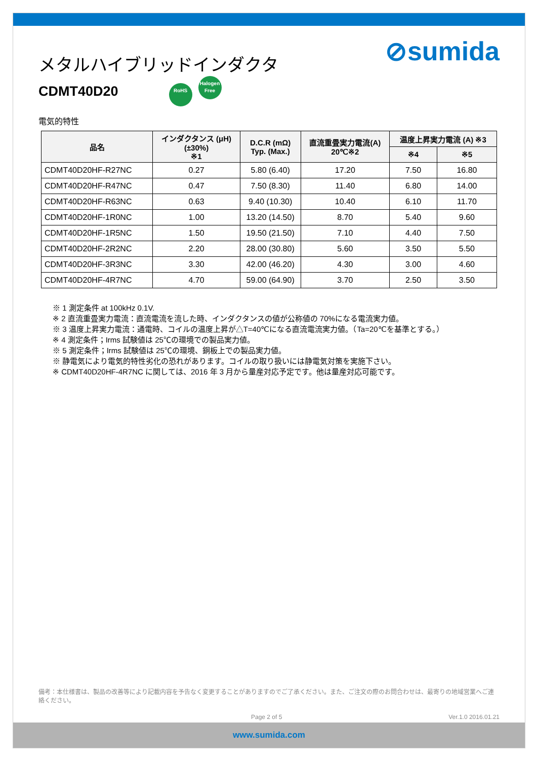メタルハイブリッドインダクタ
CDMT40D20 RoHS Halogen Free
⊘sumida
電気的特性
| 品名 | インダクタンス (μH) (±30%) ※1 | D.C.R (mΩ) Typ. (Max.) | 直流重畳実力電流(A) 20℃※2 | 温度上昇実力電流 (A) ※3 | |
| --- | --- | --- | --- | --- | --- |
| | | | | ※4 | ※5 |
| CDMT40D20HF-R27NC | 0.27 | 5.80 (6.40) | 17.20 | 7.50 | 16.80 |
| CDMT40D20HF-R47NC | 0.47 | 7.50 (8.30) | 11.40 | 6.80 | 14.00 |
| CDMT40D20HF-R63NC | 0.63 | 9.40 (10.30) | 10.40 | 6.10 | 11.70 |
| CDMT40D20HF-1R0NC | 1.00 | 13.20 (14.50) | 8.70 | 5.40 | 9.60 |
| CDMT40D20HF-1R5NC | 1.50 | 19.50 (21.50) | 7.10 | 4.40 | 7.50 |
| CDMT40D20HF-2R2NC | 2.20 | 28.00 (30.80) | 5.60 | 3.50 | 5.50 |
| CDMT40D20HF-3R3NC | 3.30 | 42.00 (46.20) | 4.30 | 3.00 | 4.60 |
| CDMT40D20HF-4R7NC | 4.70 | 59.00 (64.90) | 3.70 | 2.50 | 3.50 |
※ 1 測定条件 at 100kHz 0.1V.
※ 2 直流重畳実力電流：直流電流を流した時、インダクタンスの値が公称値の 70%になる電流実力値。
※ 3 温度上昇実力電流：通電時、コイルの温度上昇が△T=40℃になる直流電流実力値。（Ta=20℃を基準とする。）
※ 4 測定条件；Irms 試験値は 25℃の環境での製品実力値。
※ 5 測定条件；Irms 試験値は 25℃の環境、銅板上での製品実力値。
※ 静電気により電気的特性劣化の恐れがあります。コイルの取り扱いには静電気対策を実施下さい。
※ CDMT40D20HF-4R7NC に関しては、2016 年 3 月から量産対応予定です。他は量産対応可能です。
備考：本仕様書は、製品の改善等により記載内容を予告なく変更することがありますのでご了承ください。また、ご注文の際のお問合わせは、最寄りの地域営業へご連絡ください。
Page 2 of 5 Ver.1.0 2016.01.21
www.sumida.com